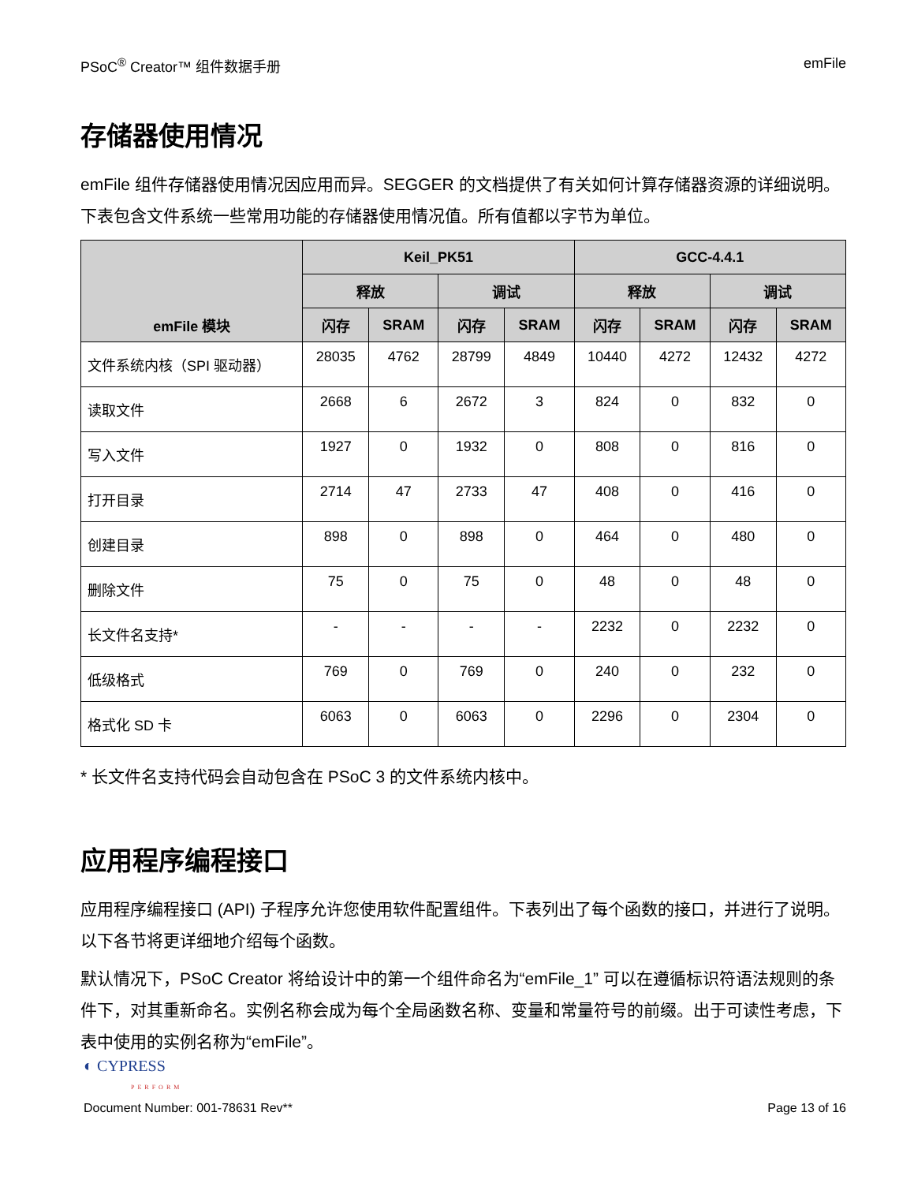PSoC<sup>®</sup> Creator™ 组件数据手册 emFile
存储器使用情况
emFile 组件存储器使用情况因应用而异。SEGGER 的文档提供了有关如何计算存储器资源的详细说明。下表包含文件系统一些常用功能的存储器使用情况值。所有值都以字节为单位。
| emFile 模块 | Keil_PK51 | | | | GCC-4.4.1 | | | |
| --- | --- | --- | --- | --- | --- | --- | --- | --- |
| | 释放 | | 调试 | | 释放 | | 调试 | |
| | 闪存 | SRAM | 闪存 | SRAM | 闪存 | SRAM | 闪存 | SRAM |
| 文件系统内核（SPI 驱动器） | 28035 | 4762 | 28799 | 4849 | 10440 | 4272 | 12432 | 4272 |
| 读取文件 | 2668 | 6 | 2672 | 3 | 824 | 0 | 832 | 0 |
| 写入文件 | 1927 | 0 | 1932 | 0 | 808 | 0 | 816 | 0 |
| 打开目录 | 2714 | 47 | 2733 | 47 | 408 | 0 | 416 | 0 |
| 创建目录 | 898 | 0 | 898 | 0 | 464 | 0 | 480 | 0 |
| 删除文件 | 75 | 0 | 75 | 0 | 48 | 0 | 48 | 0 |
| 长文件名支持* | - | - | - | - | 2232 | 0 | 2232 | 0 |
| 低级格式 | 769 | 0 | 769 | 0 | 240 | 0 | 232 | 0 |
| 格式化 SD 卡 | 6063 | 0 | 6063 | 0 | 2296 | 0 | 2304 | 0 |
* 长文件名支持代码会自动包含在 PSoC 3 的文件系统内核中。
应用程序编程接口
应用程序编程接口 (API) 子程序允许您使用软件配置组件。下表列出了每个函数的接口，并进行了说明。以下各节将更详细地介绍每个函数。
默认情况下，PSoC Creator 将给设计中的第一个组件命名为“emFile_1” 可以在遵循标识符语法规则的条件下，对其重新命名。实例名称会成为每个全局函数名称、变量和常量符号的前缀。出于可读性考虑，下表中使用的实例名称为“emFile”。
◐ CYPRESS
PERFORM
Document Number: 001-78631 Rev** Page 13 of 16